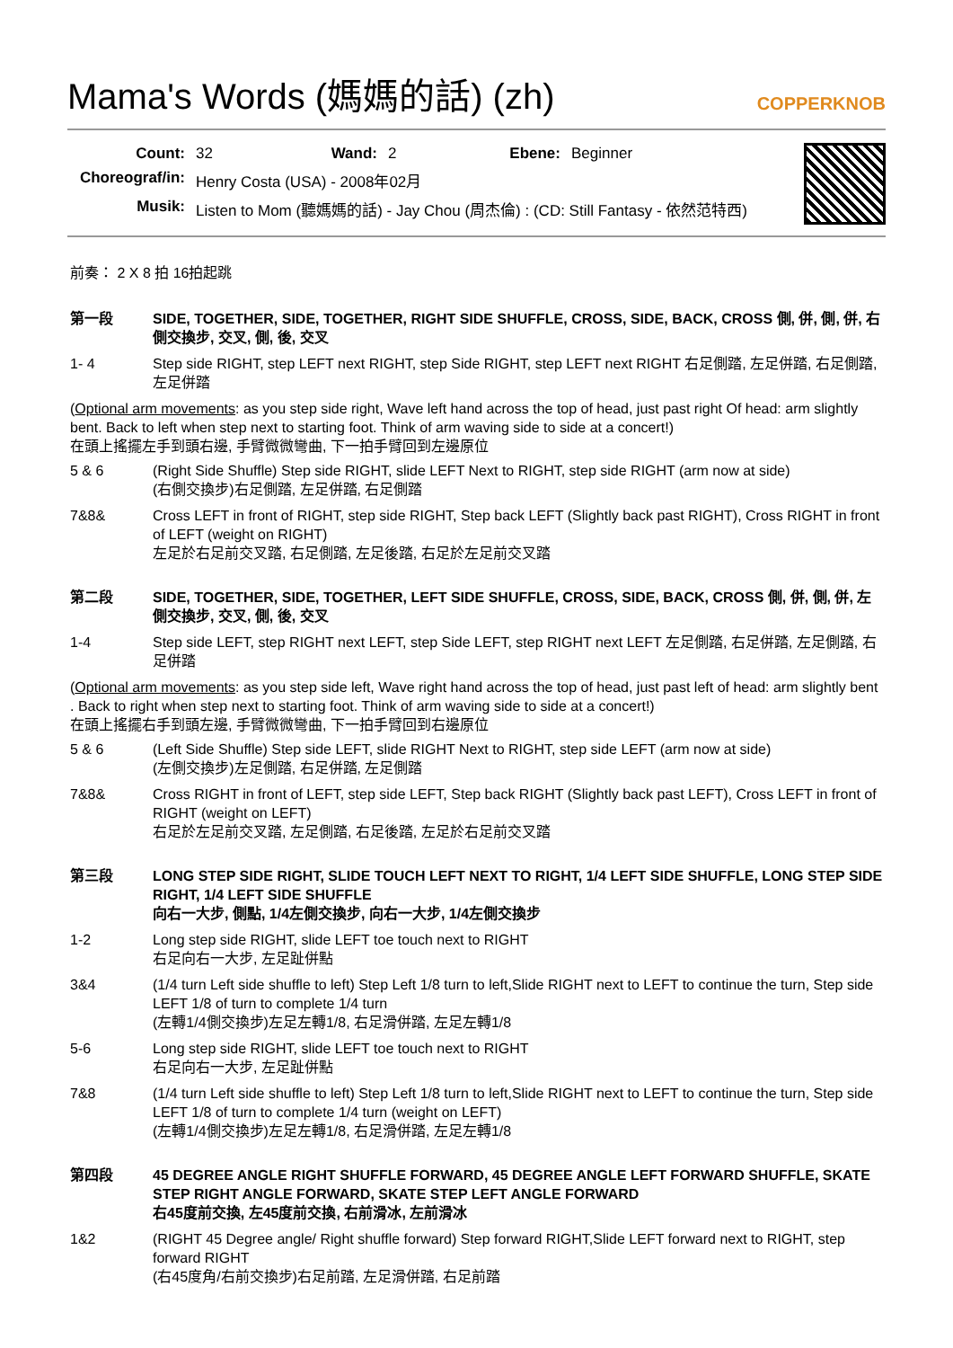Mama's Words (媽媽的話) (zh) COPPERKNOB
| Count: | 32 | Wand: | 2 | Ebene: | Beginner |
| Choreograf/in: | Henry Costa (USA) - 2008年02月 | | | | |
| Musik: | Listen to Mom (聽媽媽的話) - Jay Chou (周杰倫) : (CD: Still Fantasy - 依然范特西) | | | | |
前奏： 2 X 8 拍 16拍起跳
第一段 SIDE, TOGETHER, SIDE, TOGETHER, RIGHT SIDE SHUFFLE, CROSS, SIDE, BACK, CROSS 側, 併, 側, 併, 右側交換步, 交叉, 側, 後, 交叉
1- 4 Step side RIGHT, step LEFT next RIGHT, step Side RIGHT, step LEFT next RIGHT 右足側踏, 左足併踏, 右足側踏, 左足併踏
(Optional arm movements: as you step side right, Wave left hand across the top of head, just past right Of head: arm slightly bent. Back to left when step next to starting foot. Think of arm waving side to side at a concert!)
在頭上搖擺左手到頭右邊, 手臂微微彎曲, 下一拍手臂回到左邊原位
5 & 6 (Right Side Shuffle) Step side RIGHT, slide LEFT Next to RIGHT, step side RIGHT (arm now at side)
(右側交換步)右足側踏, 左足併踏, 右足側踏
7&8& Cross LEFT in front of RIGHT, step side RIGHT, Step back LEFT (Slightly back past RIGHT), Cross RIGHT in front of LEFT (weight on RIGHT)
左足於右足前交叉踏, 右足側踏, 左足後踏, 右足於左足前交叉踏
第二段 SIDE, TOGETHER, SIDE, TOGETHER, LEFT SIDE SHUFFLE, CROSS, SIDE, BACK, CROSS 側, 併, 側, 併, 左側交換步, 交叉, 側, 後, 交叉
1-4 Step side LEFT, step RIGHT next LEFT, step Side LEFT, step RIGHT next LEFT 左足側踏, 右足併踏, 左足側踏, 右足併踏
(Optional arm movements: as you step side left, Wave right hand across the top of head, just past left of head: arm slightly bent . Back to right when step next to starting foot. Think of arm waving side to side at a concert!)
在頭上搖擺右手到頭左邊, 手臂微微彎曲, 下一拍手臂回到右邊原位
5 & 6 (Left Side Shuffle) Step side LEFT, slide RIGHT Next to RIGHT, step side LEFT (arm now at side)
(左側交換步)左足側踏, 右足併踏, 左足側踏
7&8& Cross RIGHT in front of LEFT, step side LEFT, Step back RIGHT (Slightly back past LEFT), Cross LEFT in front of RIGHT (weight on LEFT)
右足於左足前交叉踏, 左足側踏, 右足後踏, 左足於右足前交叉踏
第三段 LONG STEP SIDE RIGHT, SLIDE TOUCH LEFT NEXT TO RIGHT, 1/4 LEFT SIDE SHUFFLE, LONG STEP SIDE RIGHT, 1/4 LEFT SIDE SHUFFLE
向右一大步, 側點, 1/4左側交換步, 向右一大步, 1/4左側交換步
1-2 Long step side RIGHT, slide LEFT toe touch next to RIGHT
右足向右一大步, 左足趾併點
3&4 (1/4 turn Left side shuffle to left) Step Left 1/8 turn to left,Slide RIGHT next to LEFT to continue the turn, Step side LEFT 1/8 of turn to complete 1/4 turn
(左轉1/4側交換步)左足左轉1/8, 右足滑併踏, 左足左轉1/8
5-6 Long step side RIGHT, slide LEFT toe touch next to RIGHT
右足向右一大步, 左足趾併點
7&8 (1/4 turn Left side shuffle to left) Step Left 1/8 turn to left,Slide RIGHT next to LEFT to continue the turn, Step side LEFT 1/8 of turn to complete 1/4 turn (weight on LEFT)
(左轉1/4側交換步)左足左轉1/8, 右足滑併踏, 左足左轉1/8
第四段 45 DEGREE ANGLE RIGHT SHUFFLE FORWARD, 45 DEGREE ANGLE LEFT FORWARD SHUFFLE, SKATE STEP RIGHT ANGLE FORWARD, SKATE STEP LEFT ANGLE FORWARD
右45度前交換, 左45度前交換, 右前滑冰, 左前滑冰
1&2 (RIGHT 45 Degree angle/ Right shuffle forward) Step forward RIGHT,Slide LEFT forward next to RIGHT, step forward RIGHT
(右45度角/右前交換步)右足前踏, 左足滑併踏, 右足前踏